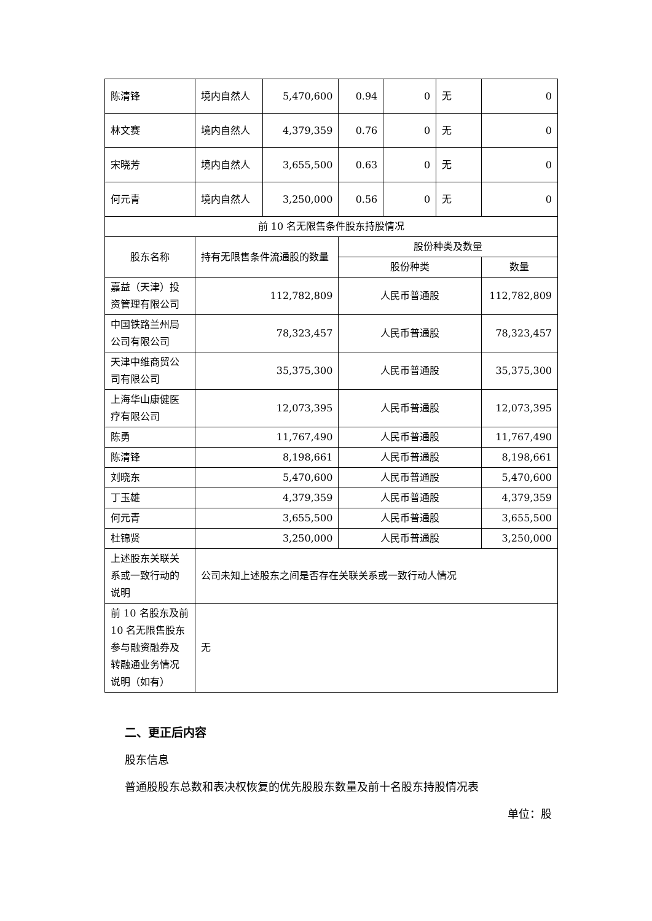| 陈清锋 | 境内自然人 | 5,470,600 | 0.94 | 0 | 无 | 0 |
| 林文赛 | 境内自然人 | 4,379,359 | 0.76 | 0 | 无 | 0 |
| 宋晓芳 | 境内自然人 | 3,655,500 | 0.63 | 0 | 无 | 0 |
| 何元青 | 境内自然人 | 3,250,000 | 0.56 | 0 | 无 | 0 |
| 前 10 名无限售条件股东持股情况 | | | | | | |
| 股东名称 | 持有无限售条件流通股的数量 | | 股份种类及数量 | | | |
| | | | 股份种类 | | | 数量 |
| 嘉益（天津）投资管理有限公司 | 112,782,809 | | 人民币普通股 | | | 112,782,809 |
| 中国铁路兰州局公司有限公司 | 78,323,457 | | 人民币普通股 | | | 78,323,457 |
| 天津中维商贸公司有限公司 | 35,375,300 | | 人民币普通股 | | | 35,375,300 |
| 上海华山康健医疗有限公司 | 12,073,395 | | 人民币普通股 | | | 12,073,395 |
| 陈勇 | 11,767,490 | | 人民币普通股 | | | 11,767,490 |
| 陈清锋 | 8,198,661 | | 人民币普通股 | | | 8,198,661 |
| 刘晓东 | 5,470,600 | | 人民币普通股 | | | 5,470,600 |
| 丁玉雄 | 4,379,359 | | 人民币普通股 | | | 4,379,359 |
| 何元青 | 3,655,500 | | 人民币普通股 | | | 3,655,500 |
| 杜锦贤 | 3,250,000 | | 人民币普通股 | | | 3,250,000 |
| 上述股东关联关系或一致行动的说明 | 公司未知上述股东之间是否存在关联关系或一致行动人情况 | | | | | |
| 前 10 名股东及前 10 名无限售股东参与融资融券及转融通业务情况说明（如有） | 无 | | | | | |
二、更正后内容
股东信息
普通股股东总数和表决权恢复的优先股股东数量及前十名股东持股情况表
单位：股